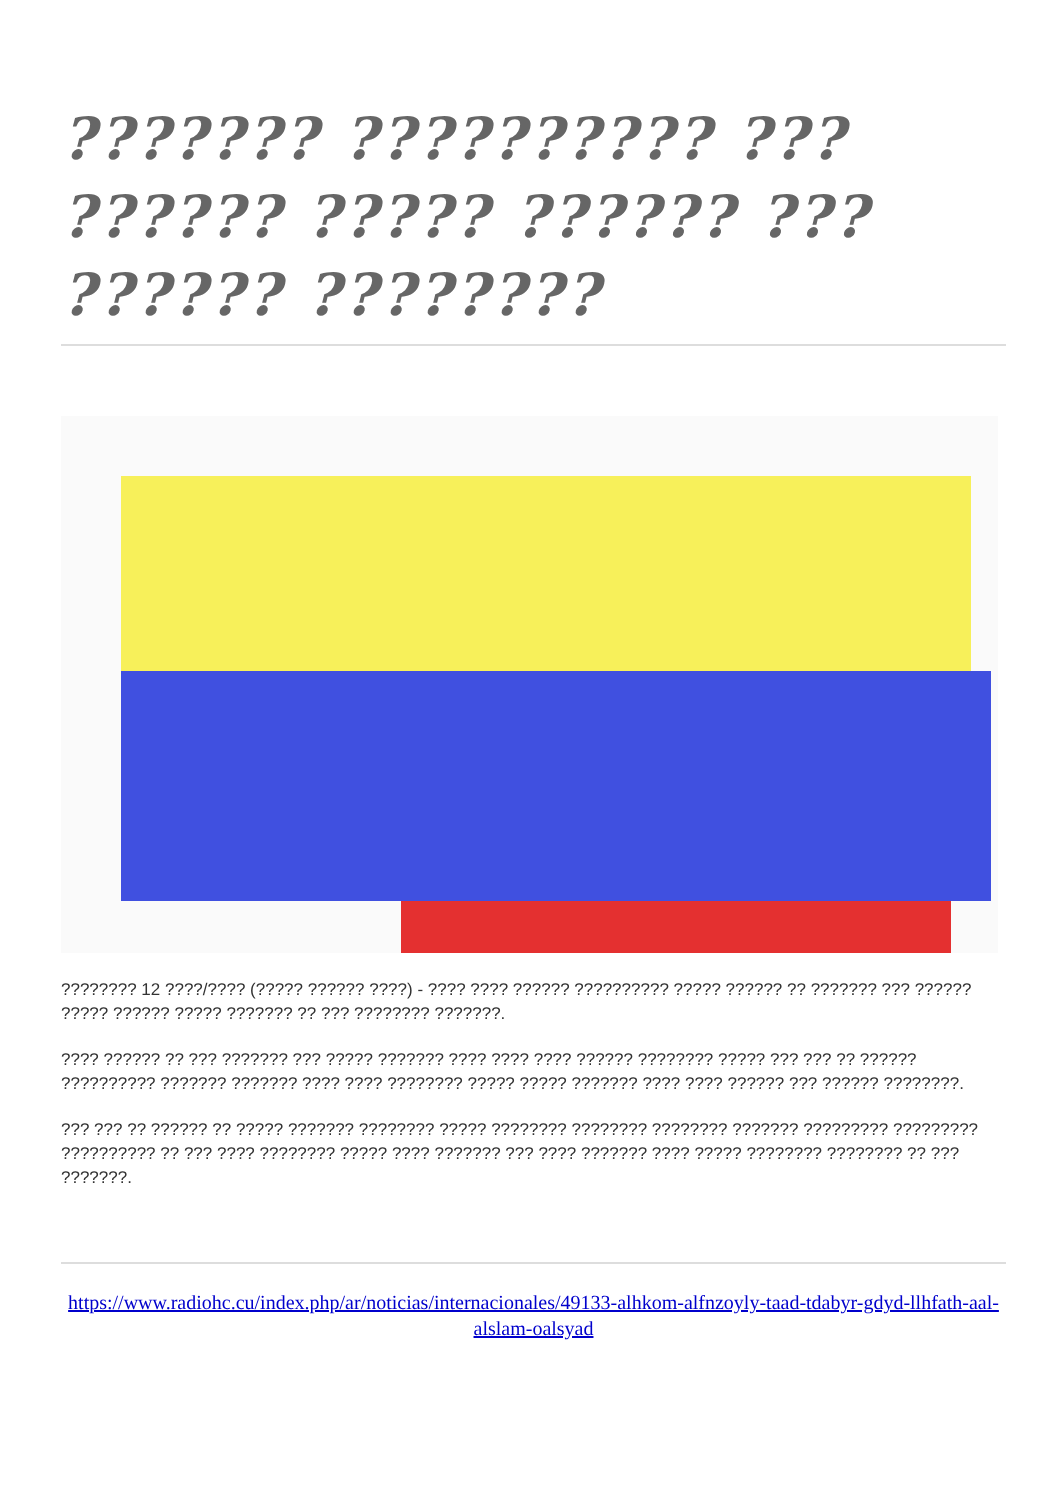??????? ?????????? ??? ?????? ????? ?????? ??? ?????? ????????
???????? 12 ????/???? (????? ?????? ????) - ???? ???? ?????? ?????????? ????? ?????? ?? ??????? ??? ?????? ????? ?????? ????? ??????? ?? ??? ???????? ???????.
???? ?????? ?? ??? ??????? ??? ????? ??????? ???? ???? ???? ?????? ???????? ????? ??? ??? ?? ?????? ?????????? ??????? ??????? ???? ???? ???????? ????? ????? ??????? ???? ???? ?????? ??? ?????? ????????.
??? ??? ?? ?????? ?? ????? ??????? ???????? ????? ???????? ???????? ???????? ??????? ????????? ????????? ?????????? ?? ??? ???? ???????? ????? ???? ??????? ??? ???? ??????? ???? ????? ???????? ???????? ?? ??? ???????.
https://www.radiohc.cu/index.php/ar/noticias/internacionales/49133-alhkom-alfnzoyly-taad-tdabyr-gdyd-llhfath-aal-alslam-oalsyad